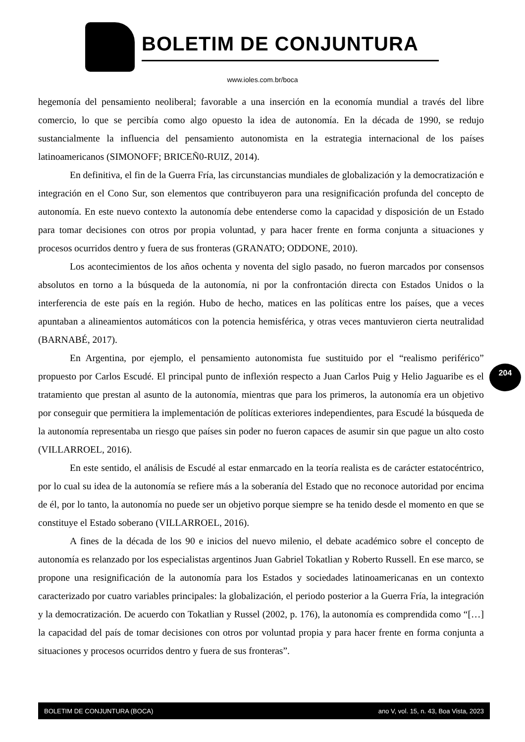BOLETIM DE CONJUNTURA
www.ioles.com.br/boca
hegemonía del pensamiento neoliberal; favorable a una inserción en la economía mundial a través del libre comercio, lo que se percibía como algo opuesto la idea de autonomía. En la década de 1990, se redujo sustancialmente la influencia del pensamiento autonomista en la estrategia internacional de los países latinoamericanos (SIMONOFF; BRICEÑ0-RUIZ, 2014).
En definitiva, el fin de la Guerra Fría, las circunstancias mundiales de globalización y la democratización e integración en el Cono Sur, son elementos que contribuyeron para una resignificación profunda del concepto de autonomía. En este nuevo contexto la autonomía debe entenderse como la capacidad y disposición de un Estado para tomar decisiones con otros por propia voluntad, y para hacer frente en forma conjunta a situaciones y procesos ocurridos dentro y fuera de sus fronteras (GRANATO; ODDONE, 2010).
Los acontecimientos de los años ochenta y noventa del siglo pasado, no fueron marcados por consensos absolutos en torno a la búsqueda de la autonomía, ni por la confrontación directa con Estados Unidos o la interferencia de este país en la región. Hubo de hecho, matices en las políticas entre los países, que a veces apuntaban a alineamientos automáticos con la potencia hemisférica, y otras veces mantuvieron cierta neutralidad (BARNABÉ, 2017).
En Argentina, por ejemplo, el pensamiento autonomista fue sustituido por el “realismo periférico” propuesto por Carlos Escudé. El principal punto de inflexión respecto a Juan Carlos Puig y Helio Jaguaribe es el tratamiento que prestan al asunto de la autonomía, mientras que para los primeros, la autonomía era un objetivo por conseguir que permitiera la implementación de políticas exteriores independientes, para Escudé la búsqueda de la autonomía representaba un riesgo que países sin poder no fueron capaces de asumir sin que pague un alto costo (VILLARROEL, 2016).
En este sentido, el análisis de Escudé al estar enmarcado en la teoría realista es de carácter estatocéntrico, por lo cual su idea de la autonomía se refiere más a la soberanía del Estado que no reconoce autoridad por encima de él, por lo tanto, la autonomía no puede ser un objetivo porque siempre se ha tenido desde el momento en que se constituye el Estado soberano (VILLARROEL, 2016).
A fines de la década de los 90 e inicios del nuevo milenio, el debate académico sobre el concepto de autonomía es relanzado por los especialistas argentinos Juan Gabriel Tokatlian y Roberto Russell. En ese marco, se propone una resignificación de la autonomía para los Estados y sociedades latinoamericanas en un contexto caracterizado por cuatro variables principales: la globalización, el periodo posterior a la Guerra Fría, la integración y la democratización. De acuerdo con Tokatlian y Russel (2002, p. 176), la autonomía es comprendida como “[…] la capacidad del país de tomar decisiones con otros por voluntad propia y para hacer frente en forma conjunta a situaciones y procesos ocurridos dentro y fuera de sus fronteras”.
204
BOLETIM DE CONJUNTURA (BOCA) ano V, vol. 15, n. 43, Boa Vista, 2023